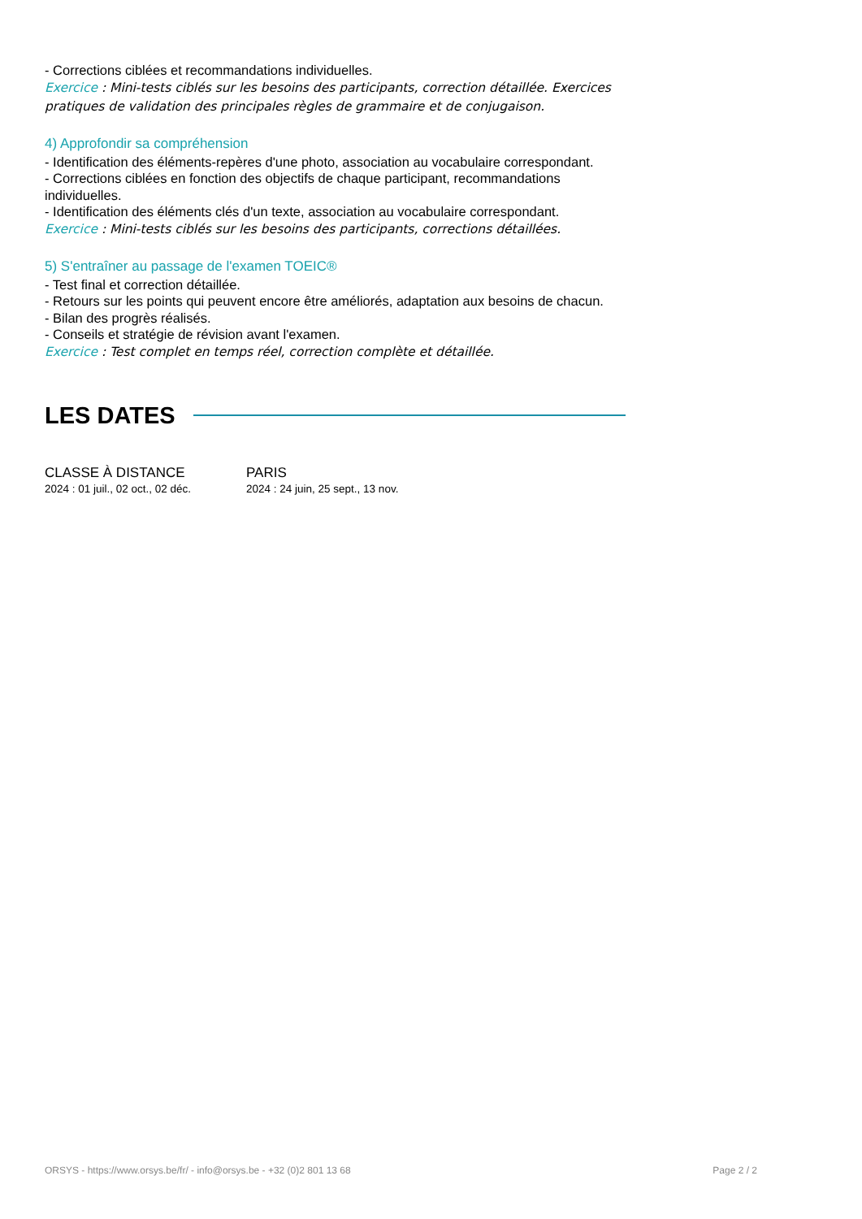- Corrections ciblées et recommandations individuelles.
Exercice : Mini-tests ciblés sur les besoins des participants, correction détaillée. Exercices pratiques de validation des principales règles de grammaire et de conjugaison.
4) Approfondir sa compréhension
- Identification des éléments-repères d'une photo, association au vocabulaire correspondant.
- Corrections ciblées en fonction des objectifs de chaque participant, recommandations individuelles.
- Identification des éléments clés d'un texte, association au vocabulaire correspondant.
Exercice : Mini-tests ciblés sur les besoins des participants, corrections détaillées.
5) S'entraîner au passage de l'examen TOEIC®
- Test final et correction détaillée.
- Retours sur les points qui peuvent encore être améliorés, adaptation aux besoins de chacun.
- Bilan des progrès réalisés.
- Conseils et stratégie de révision avant l'examen.
Exercice : Test complet en temps réel, correction complète et détaillée.
LES DATES
CLASSE À DISTANCE
2024 : 01 juil., 02 oct., 02 déc.
PARIS
2024 : 24 juin, 25 sept., 13 nov.
ORSYS - https://www.orsys.be/fr/ - info@orsys.be - +32 (0)2 801 13 68 Page 2 / 2